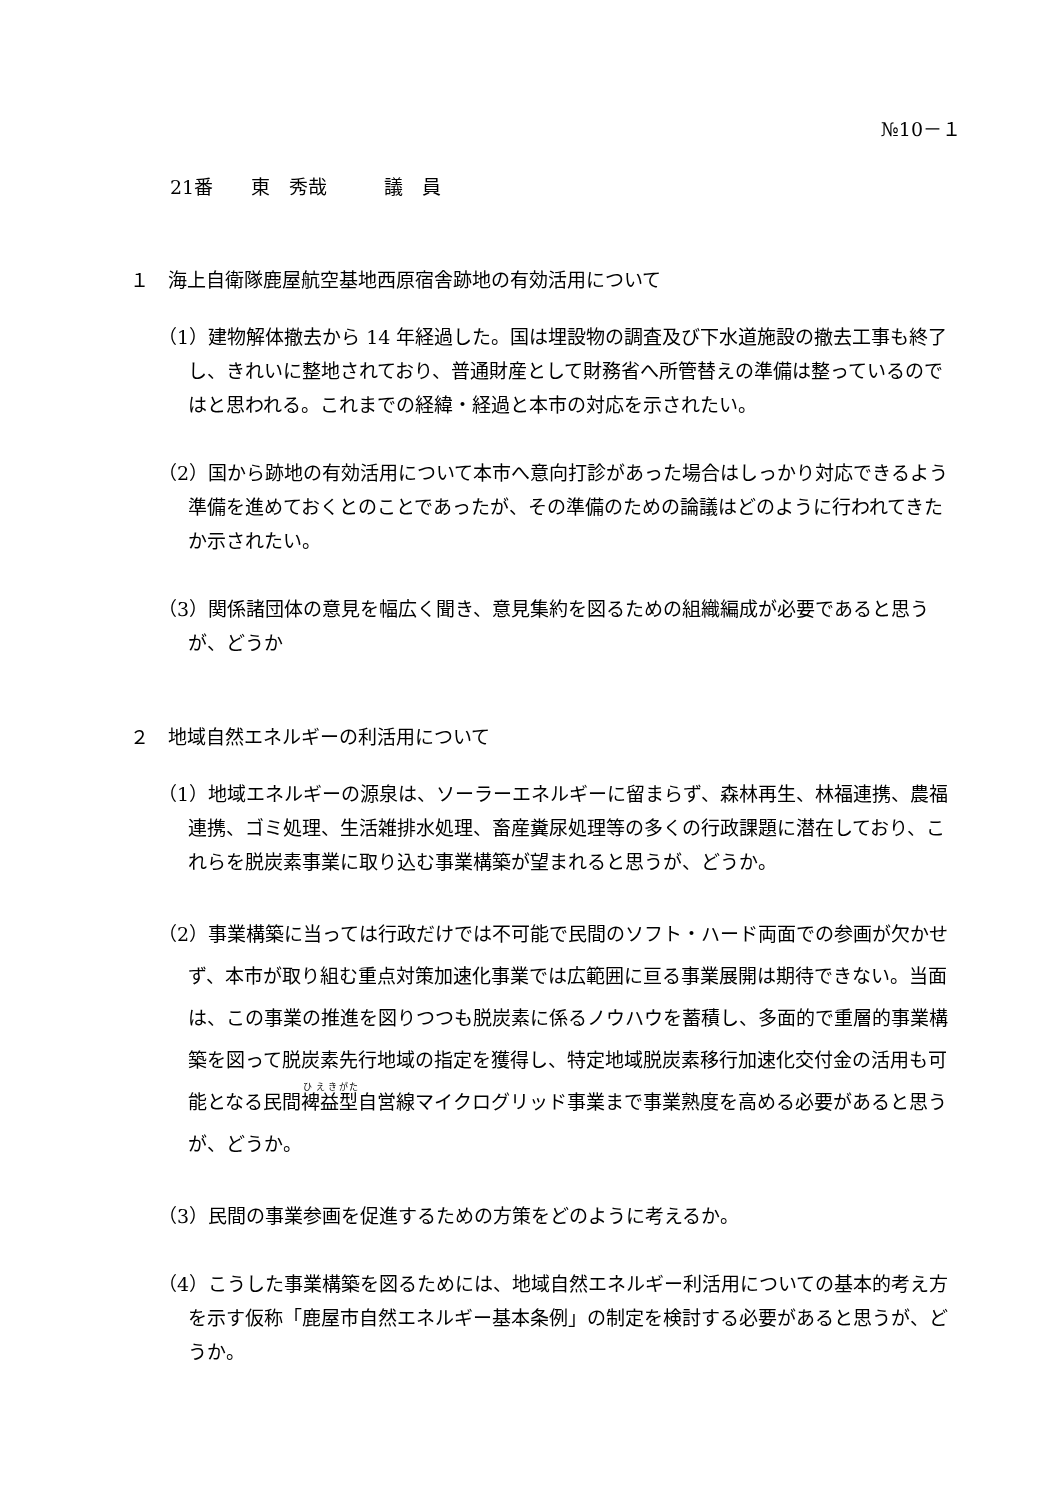№10－１
21番　　東　秀哉　　　議　員
１　海上自衛隊鹿屋航空基地西原宿舎跡地の有効活用について
（1）建物解体撤去から 14 年経過した。国は埋設物の調査及び下水道施設の撤去工事も終了し、きれいに整地されており、普通財産として財務省へ所管替えの準備は整っているのではと思われる。これまでの経緯・経過と本市の対応を示されたい。
（2）国から跡地の有効活用について本市へ意向打診があった場合はしっかり対応できるよう準備を進めておくとのことであったが、その準備のための論議はどのように行われてきたか示されたい。
（3）関係諸団体の意見を幅広く聞き、意見集約を図るための組織編成が必要であると思うが、どうか
２　地域自然エネルギーの利活用について
（1）地域エネルギーの源泉は、ソーラーエネルギーに留まらず、森林再生、林福連携、農福連携、ゴミ処理、生活雑排水処理、畜産糞尿処理等の多くの行政課題に潜在しており、これらを脱炭素事業に取り込む事業構築が望まれると思うが、どうか。
（2）事業構築に当っては行政だけでは不可能で民間のソフト・ハード両面での参画が欠かせず、本市が取り組む重点対策加速化事業では広範囲に亘る事業展開は期待できない。当面は、この事業の推進を図りつつも脱炭素に係るノウハウを蓄積し、多面的で重層的事業構築を図って脱炭素先行地域の指定を獲得し、特定地域脱炭素移行加速化交付金の活用も可能となる民間裨益型自営線マイクログリッド事業まで事業熟度を高める必要があると思うが、どうか。
（3）民間の事業参画を促進するための方策をどのように考えるか。
（4）こうした事業構築を図るためには、地域自然エネルギー利活用についての基本的考え方を示す仮称「鹿屋市自然エネルギー基本条例」の制定を検討する必要があると思うが、どうか。